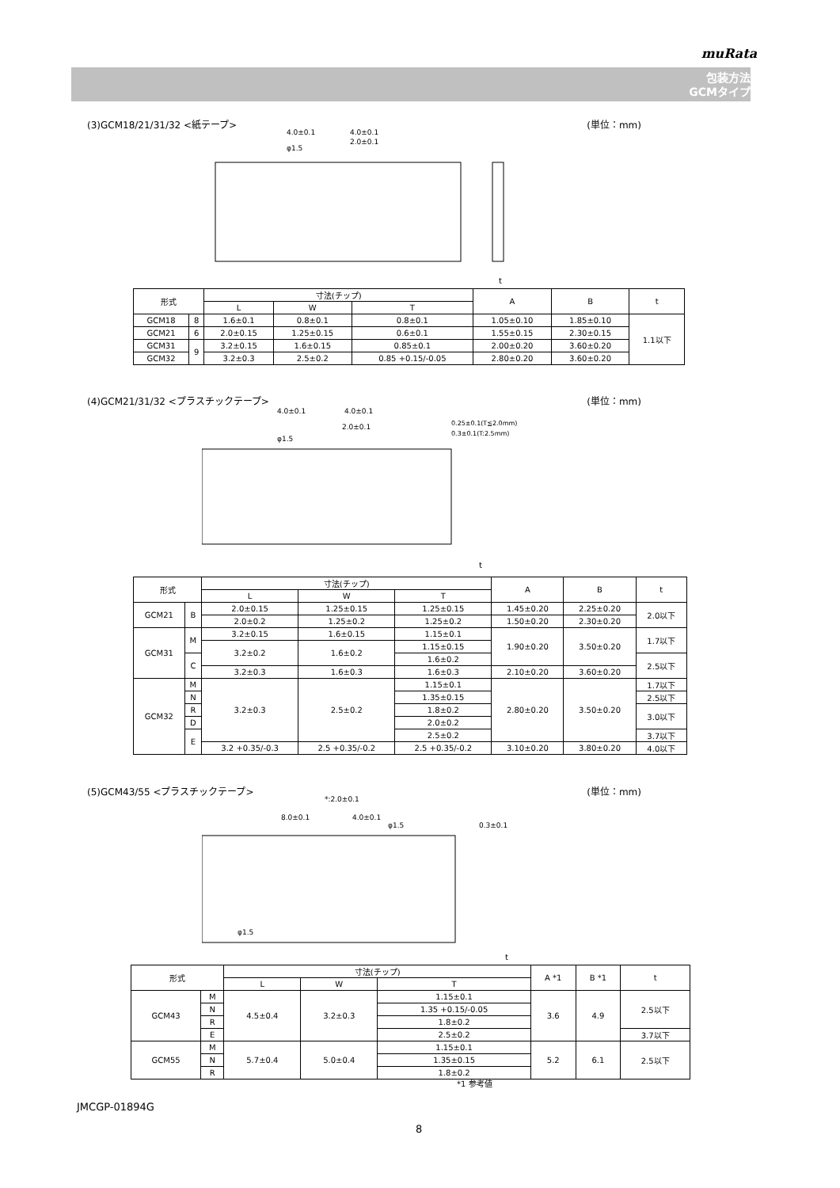muRata
包装方法
GCMタイプ
(3)GCM18/21/31/32 <紙テープ> (単位：mm)
4.0±0.1
4.0±0.1
φ1.5
2.0±0.1
t
| 形式 | | 寸法(チップ) | | | A | B | t |
| --- | --- | --- | --- | --- | --- | --- | --- |
| | | L | W | T | | | |
| GCM18 | 8 | 1.6±0.1 | 0.8±0.1 | 0.8±0.1 | 1.05±0.10 | 1.85±0.10 | 1.1以下 |
| GCM21 | 6 | 2.0±0.15 | 1.25±0.15 | 0.6±0.1 | 1.55±0.15 | 2.30±0.15 | |
| | 9 | | | 0.85±0.1 | | | |
| GCM31 | | 3.2±0.15 | 1.6±0.15 | | 2.00±0.20 | 3.60±0.20 | |
| GCM32 | | 3.2±0.3 | 2.5±0.2 | 0.85 +0.15/-0.05 | 2.80±0.20 | 3.60±0.20 | |
(4)GCM21/31/32 <プラスチックテープ> (単位：mm)
4.0±0.1
4.0±0.1
2.0±0.1
φ1.5
0.25±0.1(T≦2.0mm)
0.3±0.1(T:2.5mm)
t
| 形式 | | 寸法(チップ) | | | A | B | t |
| --- | --- | --- | --- | --- | --- | --- | --- |
| | | L | W | T | | | |
| GCM21 | B | 2.0±0.15 | 1.25±0.15 | 1.25±0.15 | 1.45±0.20 | 2.25±0.20 | 2.0以下 |
| | | 2.0±0.2 | 1.25±0.2 | 1.25±0.2 | 1.50±0.20 | 2.30±0.20 | |
| GCM31 | M | 3.2±0.15 | 1.6±0.15 | 1.15±0.1 | 1.90±0.20 | 3.50±0.20 | 1.7以下 |
| | | 3.2±0.2 | 1.6±0.2 | 1.15±0.15 | | | |
| | C | | | 1.6±0.2 | | | 2.5以下 |
| | | 3.2±0.3 | 1.6±0.3 | 1.6±0.3 | 2.10±0.20 | 3.60±0.20 | |
| GCM32 | M | 3.2±0.3 | 2.5±0.2 | 1.15±0.1 | 2.80±0.20 | 3.50±0.20 | 1.7以下 |
| | N | | | 1.35±0.15 | | | 2.5以下 |
| | R | | | 1.8±0.2 | | | 3.0以下 |
| | D | | | 2.0±0.2 | | | |
| | E | | | 2.5±0.2 | | | 3.7以下 |
| | | 3.2 +0.35/-0.3 | 2.5 +0.35/-0.2 | 2.5 +0.35/-0.2 | 3.10±0.20 | 3.80±0.20 | 4.0以下 |
(5)GCM43/55 <プラスチックテープ> (単位：mm)
*:2.0±0.1
8.0±0.1
4.0±0.1
φ1.5
0.3±0.1
φ1.5
t
| 形式 | | 寸法(チップ) | | | A *1 | B *1 | t |
| --- | --- | --- | --- | --- | --- | --- | --- |
| | | L | W | T | | | |
| GCM43 | M | 4.5±0.4 | 3.2±0.3 | 1.15±0.1 | 3.6 | 4.9 | 2.5以下 |
| | N | | | 1.35 +0.15/-0.05 | | | |
| | R | | | 1.8±0.2 | | | |
| | E | | | 2.5±0.2 | | | 3.7以下 |
| GCM55 | M | 5.7±0.4 | 5.0±0.4 | 1.15±0.1 | 5.2 | 6.1 | 2.5以下 |
| | N | | | 1.35±0.15 | | | |
| | R | | | 1.8±0.2 | | | |
*1 参考値
JMCGP-01894G
8